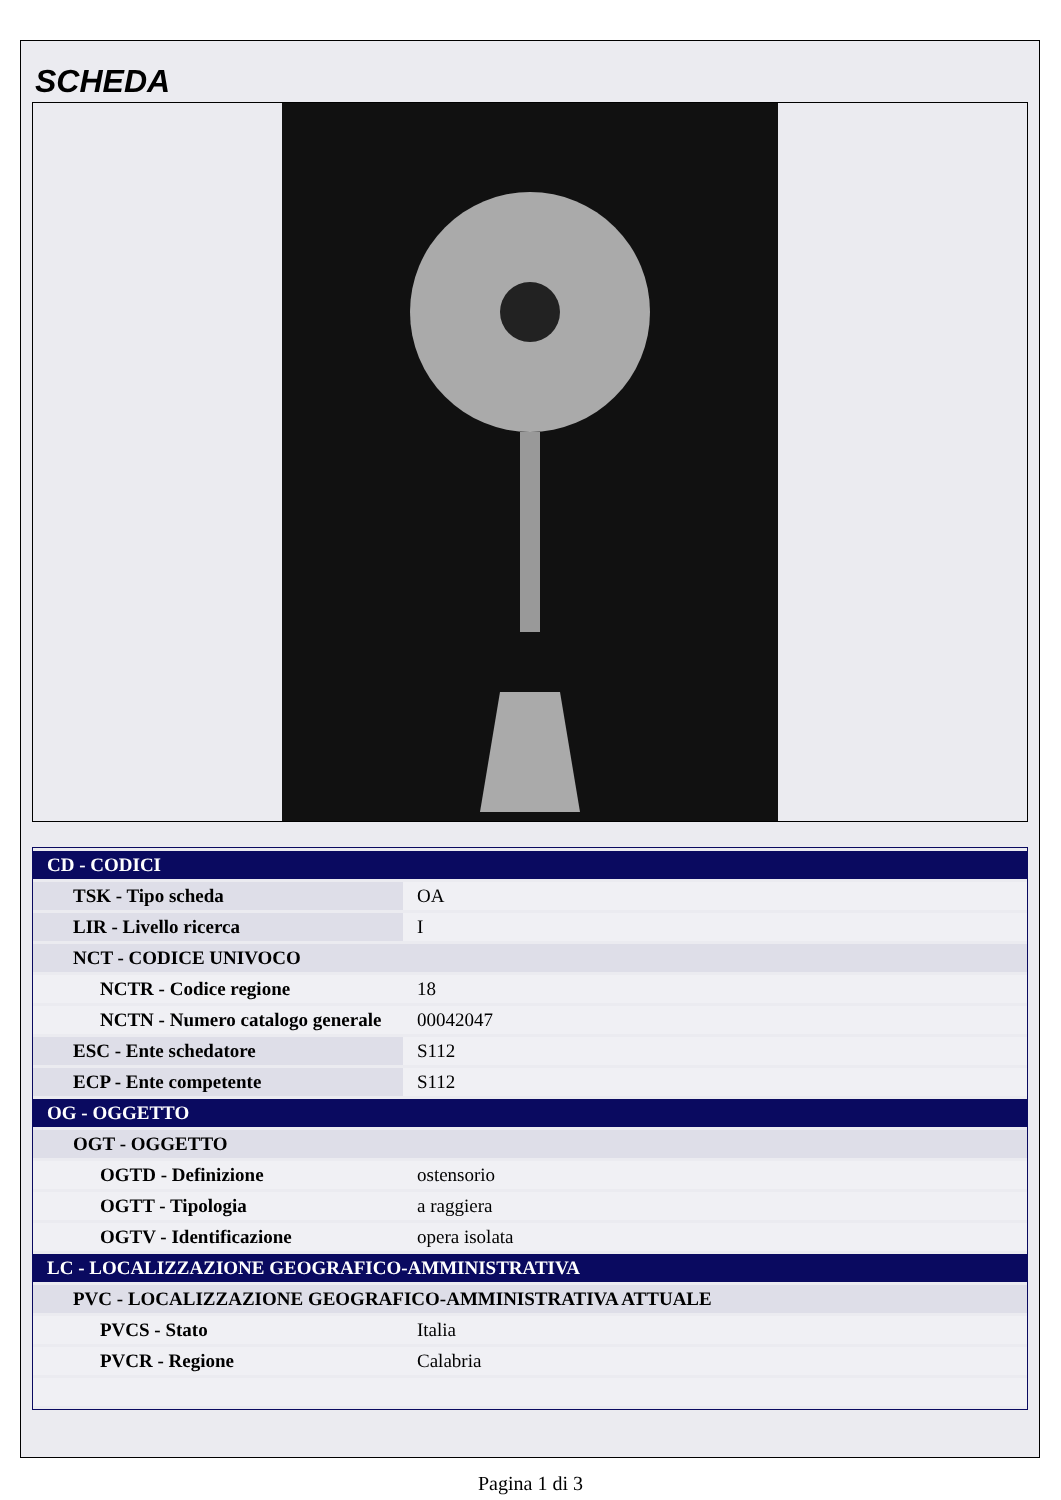SCHEDA
| CD - CODICI | |
| TSK - Tipo scheda | OA |
| LIR - Livello ricerca | I |
| NCT - CODICE UNIVOCO | |
| NCTR - Codice regione | 18 |
| NCTN - Numero catalogo generale | 00042047 |
| ESC - Ente schedatore | S112 |
| ECP - Ente competente | S112 |
| OG - OGGETTO | |
| OGT - OGGETTO | |
| OGTD - Definizione | ostensorio |
| OGTT - Tipologia | a raggiera |
| OGTV - Identificazione | opera isolata |
| LC - LOCALIZZAZIONE GEOGRAFICO-AMMINISTRATIVA | |
| PVC - LOCALIZZAZIONE GEOGRAFICO-AMMINISTRATIVA ATTUALE | |
| PVCS - Stato | Italia |
| PVCR - Regione | Calabria |
Pagina 1 di 3